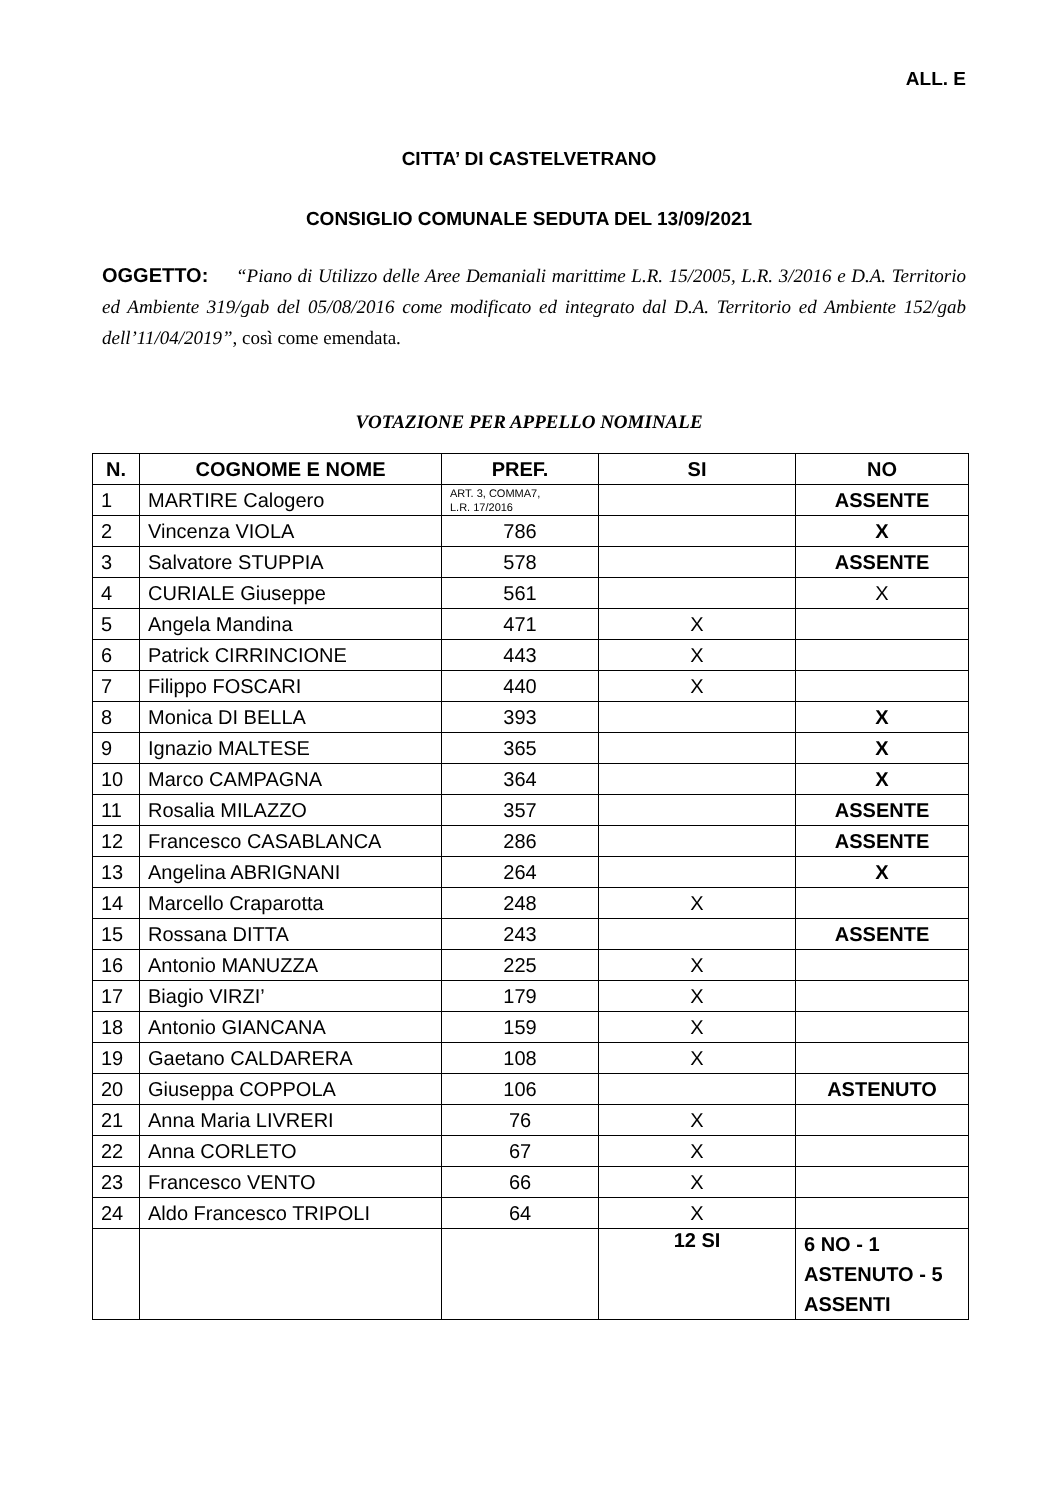ALL. E
CITTA’ DI CASTELVETRANO
CONSIGLIO COMUNALE SEDUTA DEL 13/09/2021
OGGETTO: “Piano di Utilizzo delle Aree Demaniali marittime L.R. 15/2005, L.R. 3/2016 e D.A. Territorio ed Ambiente 319/gab del 05/08/2016 come modificato ed integrato dal D.A. Territorio ed Ambiente 152/gab dell’11/04/2019”, così come emendata.
VOTAZIONE PER APPELLO NOMINALE
| N. | COGNOME E NOME | PREF. | SI | NO |
| --- | --- | --- | --- | --- |
| 1 | MARTIRE Calogero | ART. 3, COMMA7, L.R. 17/2016 | | ASSENTE |
| 2 | Vincenza VIOLA | 786 | | X |
| 3 | Salvatore STUPPIA | 578 | | ASSENTE |
| 4 | CURIALE Giuseppe | 561 | | X |
| 5 | Angela Mandina | 471 | X | |
| 6 | Patrick CIRRINCIONE | 443 | X | |
| 7 | Filippo FOSCARI | 440 | X | |
| 8 | Monica DI BELLA | 393 | | X |
| 9 | Ignazio MALTESE | 365 | | X |
| 10 | Marco CAMPAGNA | 364 | | X |
| 11 | Rosalia MILAZZO | 357 | | ASSENTE |
| 12 | Francesco CASABLANCA | 286 | | ASSENTE |
| 13 | Angelina ABRIGNANI | 264 | | X |
| 14 | Marcello Craparotta | 248 | X | |
| 15 | Rossana DITTA | 243 | | ASSENTE |
| 16 | Antonio MANUZZA | 225 | X | |
| 17 | Biagio VIRZI’ | 179 | X | |
| 18 | Antonio GIANCANA | 159 | X | |
| 19 | Gaetano CALDARERA | 108 | X | |
| 20 | Giuseppa COPPOLA | 106 | | ASTENUTO |
| 21 | Anna Maria LIVRERI | 76 | X | |
| 22 | Anna CORLETO | 67 | X | |
| 23 | Francesco VENTO | 66 | X | |
| 24 | Aldo Francesco TRIPOLI | 64 | X | |
| | | | 12 SI | 6 NO - 1 ASTENUTO - 5 ASSENTI |